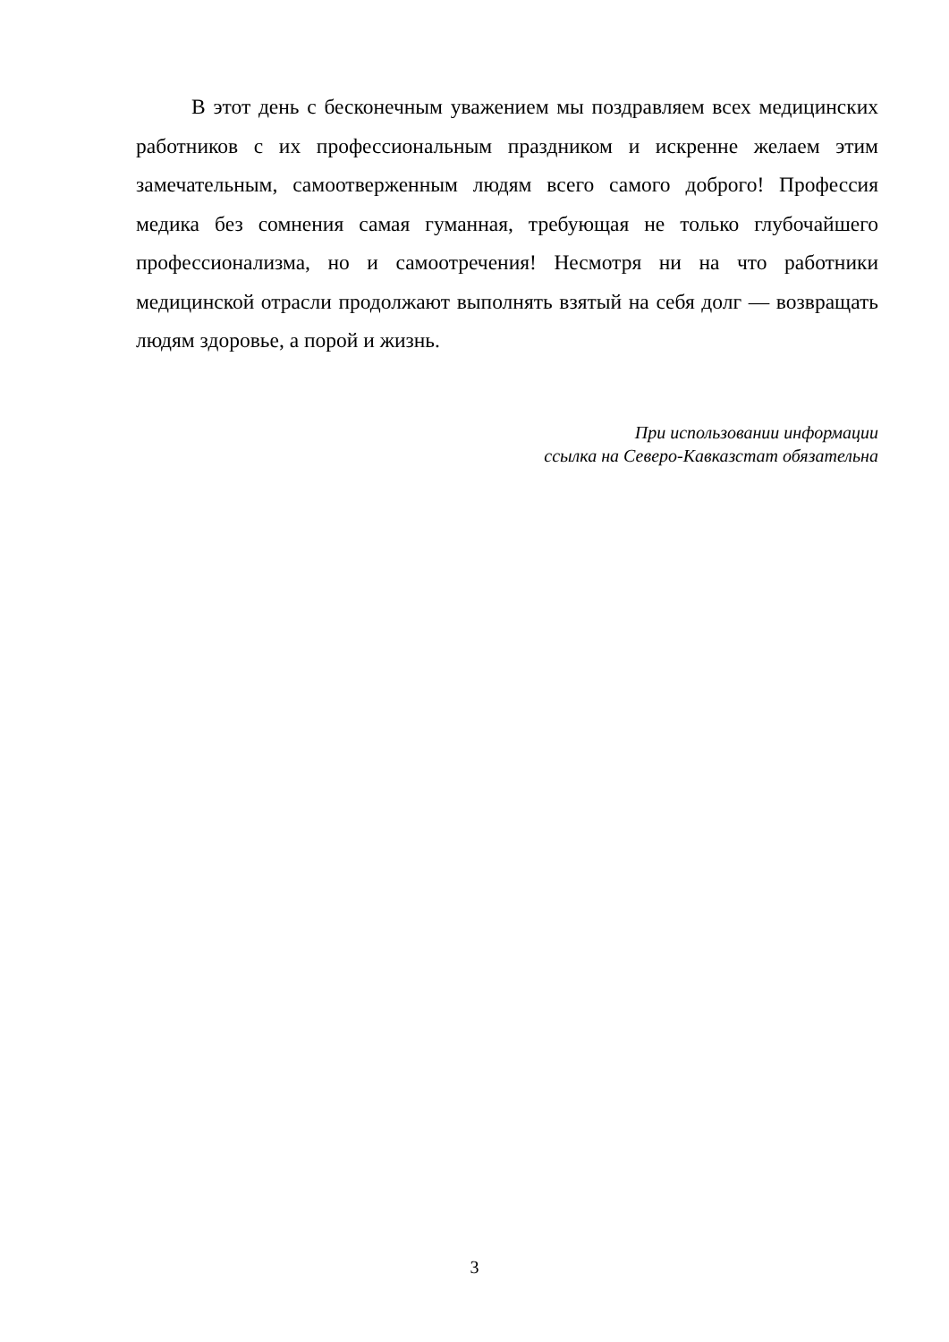В этот день с бесконечным уважением мы поздравляем всех медицинских работников с их профессиональным праздником и искренне желаем этим замечательным, самоотверженным людям всего самого доброго! Профессия медика без сомнения самая гуманная, требующая не только глубочайшего профессионализма, но и самоотречения! Несмотря ни на что работники медицинской отрасли продолжают выполнять взятый на себя долг — возвращать людям здоровье, а порой и жизнь.
При использовании информации
ссылка на Северо-Кавказстат обязательна
3